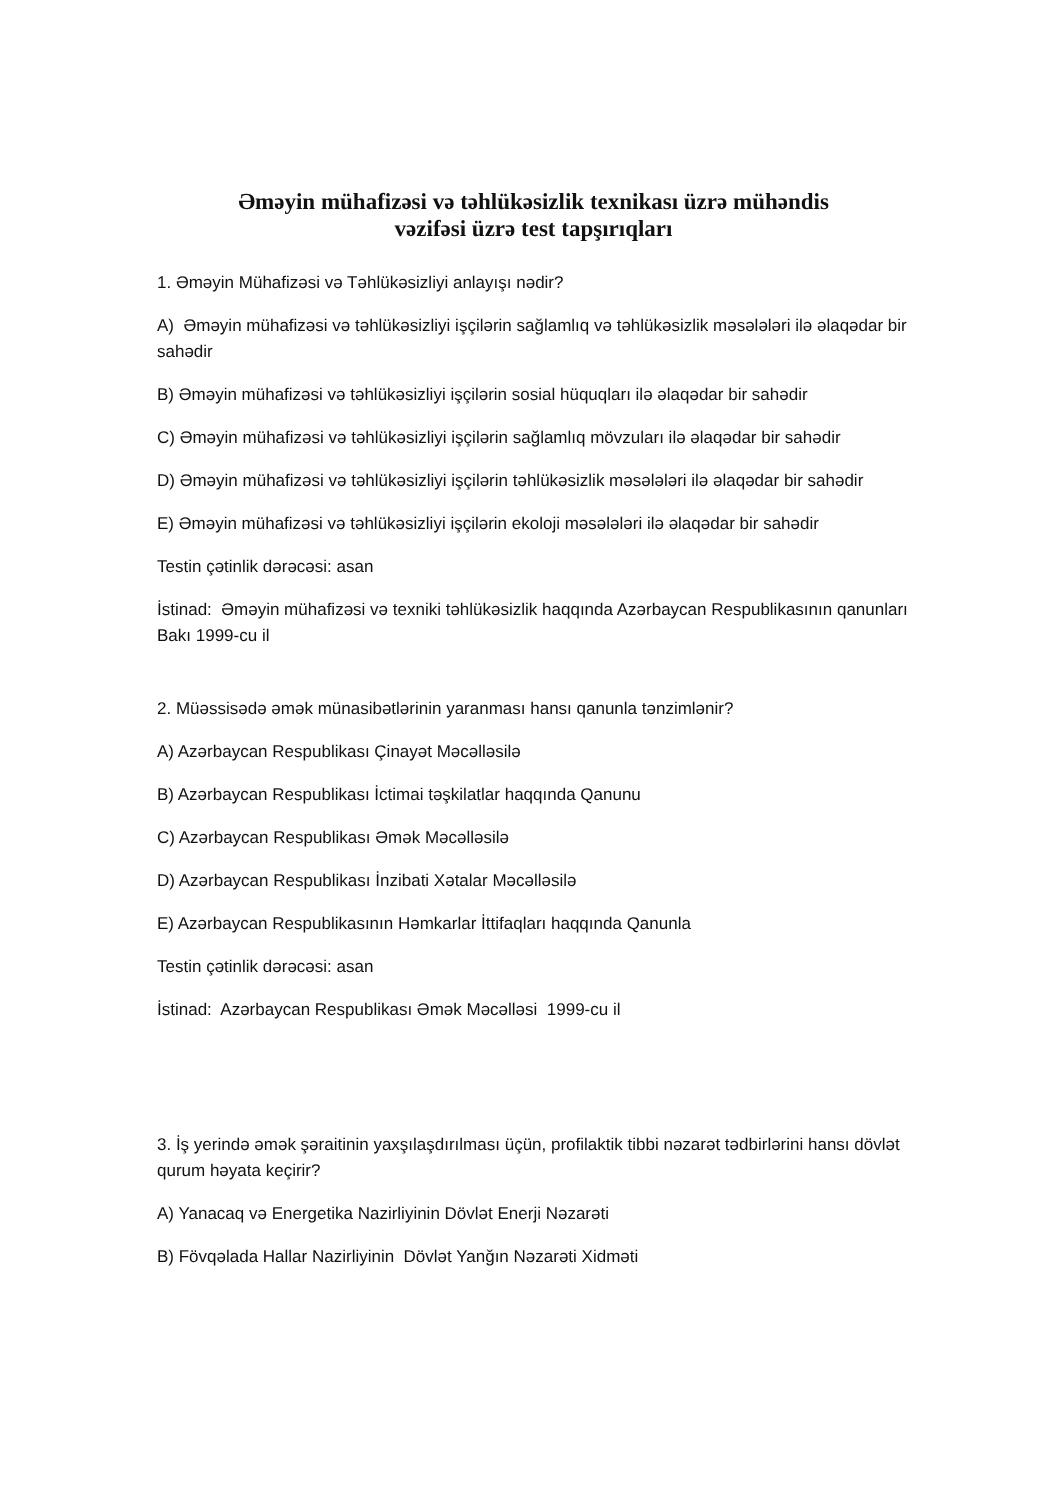Əməyin mühafizəsi və təhlükəsizlik texnikası üzrə mühəndis
vəzifəsi üzrə test tapşırıqları
1. Əməyin Mühafizəsi və Təhlükəsizliyi anlayışı nədir?
A) Əməyin mühafizəsi və təhlükəsizliyi işçilərin sağlamlıq və təhlükəsizlik məsələləri ilə əlaqədar bir sahədir
B) Əməyin mühafizəsi və təhlükəsizliyi işçilərin sosial hüquqları ilə əlaqədar bir sahədir
C) Əməyin mühafizəsi və təhlükəsizliyi işçilərin sağlamlıq mövzuları ilə əlaqədar bir sahədir
D) Əməyin mühafizəsi və təhlükəsizliyi işçilərin təhlükəsizlik məsələləri ilə əlaqədar bir sahədir
E) Əməyin mühafizəsi və təhlükəsizliyi işçilərin ekoloji məsələləri ilə əlaqədar bir sahədir
Testin çətinlik dərəcəsi: asan
İstinad: Əməyin mühafizəsi və texniki təhlükəsizlik haqqında Azərbaycan Respublikasının qanunları Bakı 1999-cu il
2. Müəssisədə əmək münasibətlərinin yaranması hansı qanunla tənzimlənir?
A) Azərbaycan Respublikası Çinayət Məcəlləsilə
B) Azərbaycan Respublikası İctimai təşkilatlar haqqında Qanunu
C) Azərbaycan Respublikası Əmək Məcəlləsilə
D) Azərbaycan Respublikası İnzibati Xətalar Məcəlləsilə
E) Azərbaycan Respublikasının Həmkarlar İttifaqları haqqında Qanunla
Testin çətinlik dərəcəsi: asan
İstinad: Azərbaycan Respublikası Əmək Məcəlləsi 1999-cu il
3. İş yerində əmək şəraitinin yaxşılaşdırılması üçün, profilaktik tibbi nəzarət tədbirlərini hansı dövlət qurum həyata keçirir?
A) Yanacaq və Energetika Nazirliyinin Dövlət Enerji Nəzarəti
B) Fövqəlada Hallar Nazirliyinin Dövlət Yanğın Nəzarəti Xidməti